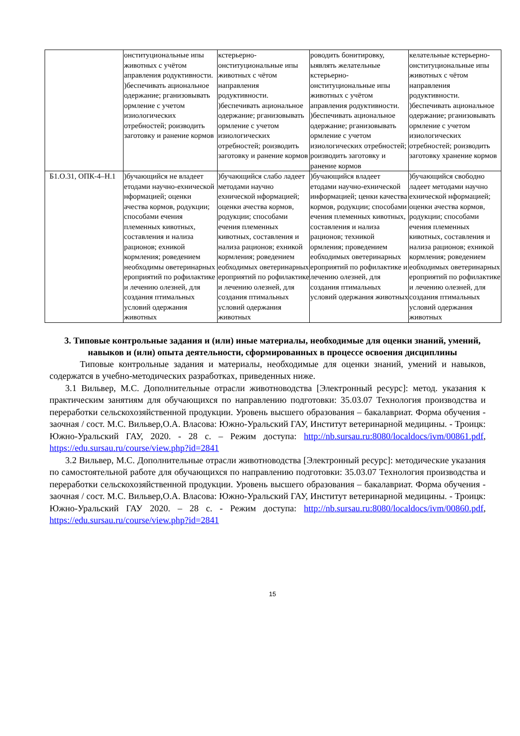| | онституциональные ипы животных с учётом аправления родуктивности. )беспечивать ациональное одержание; рганизовывать ормление с учетом изиологических отребностей; роизводить заготовку и ранение кормов | кстерьерно-онституциональные ипы животных с чётом направления родуктивности. )беспечивать ациональное одержание; рганизовывать ормление с учетом изиологических отребностей; роизводить заготовку и ранение кормов | роводить бонитировку, ыявлять желательные кстерьерно-онституциональные ипы животных с учётом аправления родуктивности. )беспечивать ациональное одержание; рганизовывать ормление с учетом изиологических отребностей; роизводить заготовку и ранение кормов | келательные кстерьерно-онституциональные ипы животных с чётом направления родуктивности. )беспечивать ациональное одержание; рганизовывать ормление с учетом изиологических отребностей; роизводить заготовку хранение кормов |
| Б1.О.31, ОПК-4–Н.1 | )бучающийся не владеет етодами научно-ехнической нформацией; оценки ачества кормов, родукции; способами ечения племенных кивотных, составления и нализа рационов; ехникой кормления; роведением необходимы оветеринарных ероприятий по рофилактике и лечению олезней, для создания птимальных условий одержания животных | )бучающийся слабо ладеет методами научно ехнической нформацией; оценки ачества кормов, родукции; способами ечения племенных кивотных, составления и нализа рационов; ехникой кормления; роведением еобходимых оветеринарных ероприятий по рофилактике и лечению олезней, для создания птимальных условий одержания животных | )бучающийся владеет етодами научно-ехнической информацией; ценки качества кормов, родукции; способами ечения племенных кивотных, составления и нализа рационов; техникой ормления; проведением еобходимых оветеринарных ероприятий по рофилактике и лечению олезней, для создания птимальных условий одержания животных | )бучающийся свободно ладеет методами научно ехнической нформацией; оценки ачества кормов, родукции; способами ечения племенных кивотных, составления и нализа рационов; ехникой кормления; роведением еобходимых оветеринарных ероприятий по рофилактике и лечению олезней, для создания птимальных условий одержания животных |
3. Типовые контрольные задания и (или) иные материалы, необходимые для оценки знаний, умений, навыков и (или) опыта деятельности, сформированных в процессе освоения дисциплины
Типовые контрольные задания и материалы, необходимые для оценки знаний, умений и навыков, содержатся в учебно-методических разработках, приведенных ниже.
3.1 Вильвер, М.С. Дополнительные отрасли животноводства [Электронный ресурс]: метод. указания к практическим занятиям для обучающихся по направлению подготовки: 35.03.07 Технология производства и переработки сельскохозяйственной продукции. Уровень высшего образования – бакалавриат. Форма обучения - заочная / сост. М.С. Вильвер,О.А. Власова: Южно-Уральский ГАУ, Институт ветеринарной медицины. - Троицк: Южно-Уральский ГАУ, 2020. - 28 с. – Режим доступа: http://nb.sursau.ru:8080/localdocs/ivm/00861.pdf, https://edu.sursau.ru/course/view.php?id=2841
3.2 Вильвер, М.С. Дополнительные отрасли животноводства [Электронный ресурс]: методические указания по самостоятельной работе для обучающихся по направлению подготовки: 35.03.07 Технология производства и переработки сельскохозяйственной продукции. Уровень высшего образования – бакалавриат. Форма обучения - заочная / сост. М.С. Вильвер,О.А. Власова: Южно-Уральский ГАУ, Институт ветеринарной медицины. - Троицк: Южно-Уральский ГАУ 2020. – 28 с. - Режим доступа: http://nb.sursau.ru:8080/localdocs/ivm/00860.pdf, https://edu.sursau.ru/course/view.php?id=2841
15